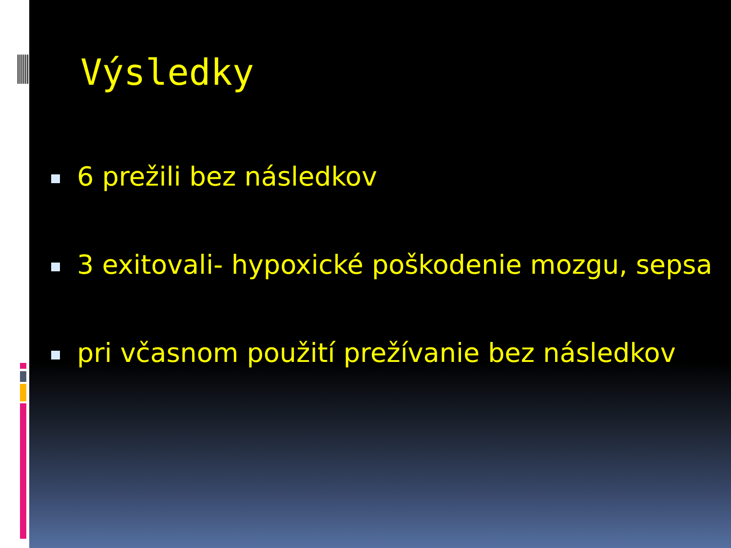Výsledky
6 prežili bez následkov
3 exitovali- hypoxické poškodenie mozgu, sepsa
pri včasnom použití prežívanie bez následkov